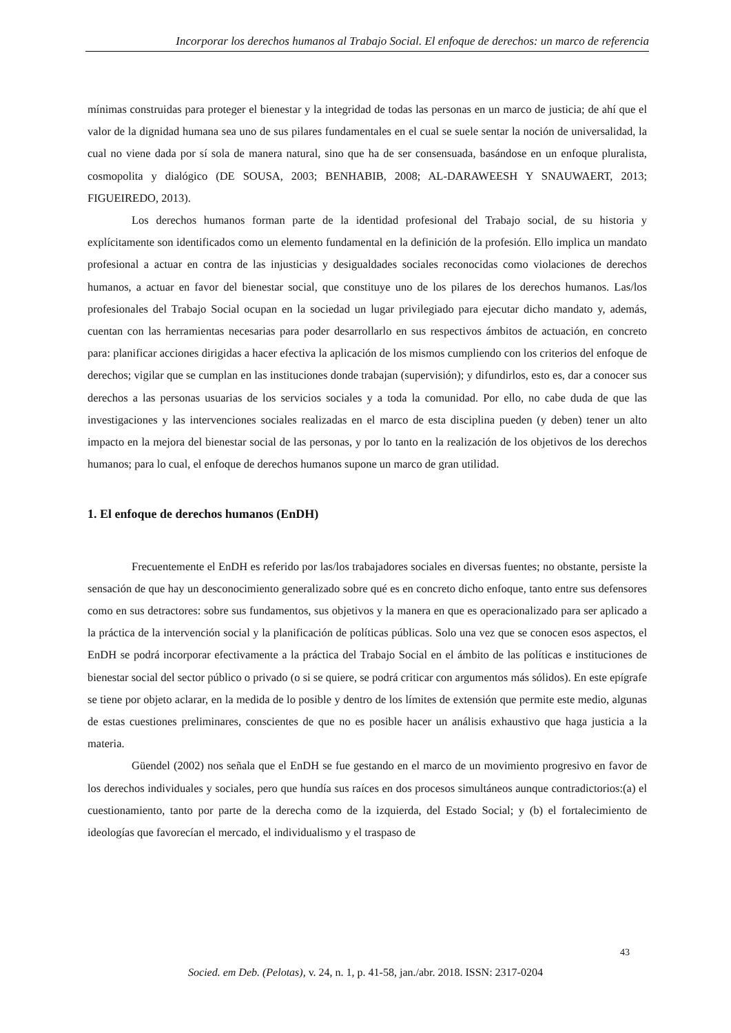Incorporar los derechos humanos al Trabajo Social. El enfoque de derechos: un marco de referencia
mínimas construidas para proteger el bienestar y la integridad de todas las personas en un marco de justicia; de ahí que el valor de la dignidad humana sea uno de sus pilares fundamentales en el cual se suele sentar la noción de universalidad, la cual no viene dada por sí sola de manera natural, sino que ha de ser consensuada, basándose en un enfoque pluralista, cosmopolita y dialógico (DE SOUSA, 2003; BENHABIB, 2008; AL-DARAWEESH Y SNAUWAERT, 2013; FIGUEIREDO, 2013).
Los derechos humanos forman parte de la identidad profesional del Trabajo social, de su historia y explícitamente son identificados como un elemento fundamental en la definición de la profesión. Ello implica un mandato profesional a actuar en contra de las injusticias y desigualdades sociales reconocidas como violaciones de derechos humanos, a actuar en favor del bienestar social, que constituye uno de los pilares de los derechos humanos. Las/los profesionales del Trabajo Social ocupan en la sociedad un lugar privilegiado para ejecutar dicho mandato y, además, cuentan con las herramientas necesarias para poder desarrollarlo en sus respectivos ámbitos de actuación, en concreto para: planificar acciones dirigidas a hacer efectiva la aplicación de los mismos cumpliendo con los criterios del enfoque de derechos; vigilar que se cumplan en las instituciones donde trabajan (supervisión); y difundirlos, esto es, dar a conocer sus derechos a las personas usuarias de los servicios sociales y a toda la comunidad. Por ello, no cabe duda de que las investigaciones y las intervenciones sociales realizadas en el marco de esta disciplina pueden (y deben) tener un alto impacto en la mejora del bienestar social de las personas, y por lo tanto en la realización de los objetivos de los derechos humanos; para lo cual, el enfoque de derechos humanos supone un marco de gran utilidad.
1. El enfoque de derechos humanos (EnDH)
Frecuentemente el EnDH es referido por las/los trabajadores sociales en diversas fuentes; no obstante, persiste la sensación de que hay un desconocimiento generalizado sobre qué es en concreto dicho enfoque, tanto entre sus defensores como en sus detractores: sobre sus fundamentos, sus objetivos y la manera en que es operacionalizado para ser aplicado a la práctica de la intervención social y la planificación de políticas públicas. Solo una vez que se conocen esos aspectos, el EnDH se podrá incorporar efectivamente a la práctica del Trabajo Social en el ámbito de las políticas e instituciones de bienestar social del sector público o privado (o si se quiere, se podrá criticar con argumentos más sólidos). En este epígrafe se tiene por objeto aclarar, en la medida de lo posible y dentro de los límites de extensión que permite este medio, algunas de estas cuestiones preliminares, conscientes de que no es posible hacer un análisis exhaustivo que haga justicia a la materia.
Güendel (2002) nos señala que el EnDH se fue gestando en el marco de un movimiento progresivo en favor de los derechos individuales y sociales, pero que hundía sus raíces en dos procesos simultáneos aunque contradictorios:(a) el cuestionamiento, tanto por parte de la derecha como de la izquierda, del Estado Social; y (b) el fortalecimiento de ideologías que favorecían el mercado, el individualismo y el traspaso de
43
Socied. em Deb. (Pelotas), v. 24, n. 1, p. 41-58, jan./abr. 2018. ISSN: 2317-0204